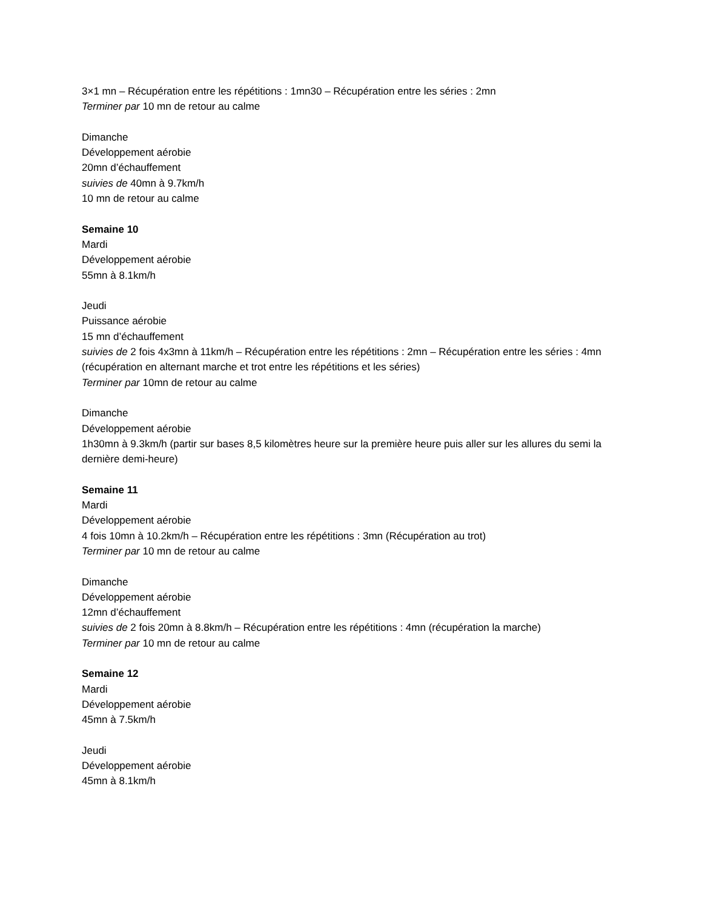3×1 mn – Récupération entre les répétitions : 1mn30 – Récupération entre les séries : 2mn
Terminer par 10 mn de retour au calme
Dimanche
Développement aérobie
20mn d’échauffement
suivies de 40mn à 9.7km/h
10 mn de retour au calme
Semaine 10
Mardi
Développement aérobie
55mn à 8.1km/h
Jeudi
Puissance aérobie
15 mn d’échauffement
suivies de 2 fois 4x3mn à 11km/h – Récupération entre les répétitions : 2mn – Récupération entre les séries : 4mn (récupération en alternant marche et trot entre les répétitions et les séries)
Terminer par 10mn de retour au calme
Dimanche
Développement aérobie
1h30mn à 9.3km/h (partir sur bases 8,5 kilomètres heure sur la première heure puis aller sur les allures du semi la dernière demi-heure)
Semaine 11
Mardi
Développement aérobie
4 fois 10mn à 10.2km/h – Récupération entre les répétitions : 3mn (Récupération au trot)
Terminer par 10 mn de retour au calme
Dimanche
Développement aérobie
12mn d’échauffement
suivies de 2 fois 20mn à 8.8km/h – Récupération entre les répétitions : 4mn (récupération la marche)
Terminer par 10 mn de retour au calme
Semaine 12
Mardi
Développement aérobie
45mn à 7.5km/h
Jeudi
Développement aérobie
45mn à 8.1km/h